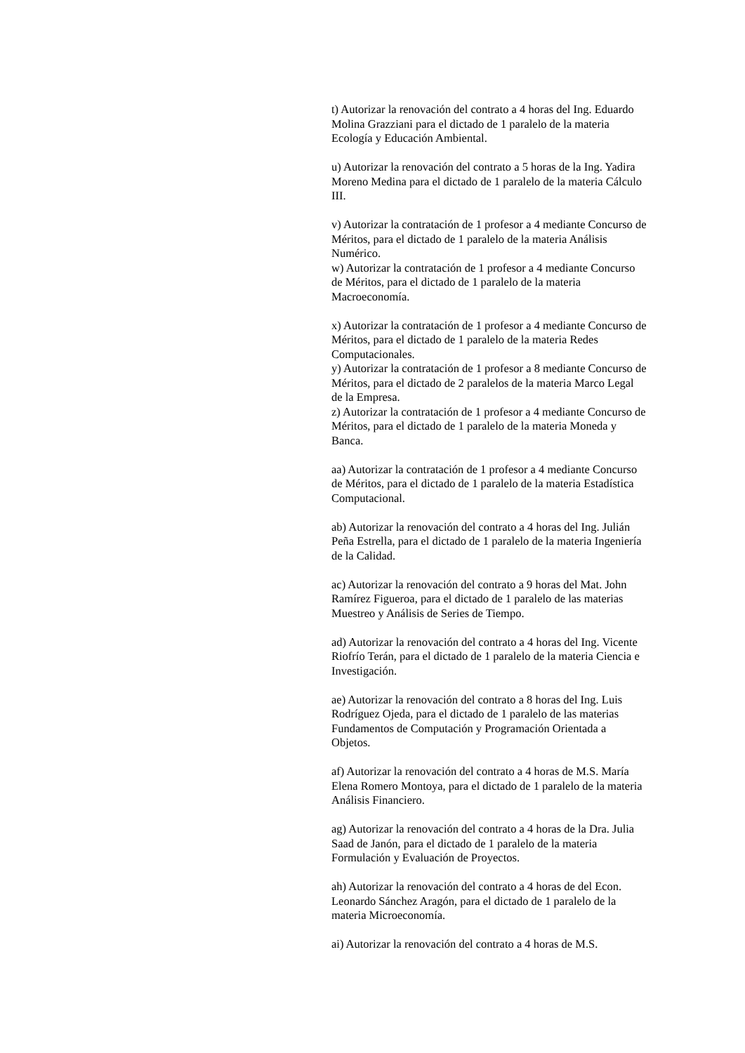t) Autorizar la renovación del contrato a 4 horas del Ing. Eduardo Molina Grazziani para el dictado de 1 paralelo de la materia Ecología y Educación Ambiental.
u) Autorizar la renovación del contrato a 5 horas de la Ing. Yadira Moreno Medina para el dictado de 1 paralelo de la materia Cálculo III.
v) Autorizar la contratación de 1 profesor a 4 mediante Concurso de Méritos, para el dictado de 1 paralelo de la materia Análisis Numérico.
w) Autorizar la contratación de 1 profesor a 4 mediante Concurso de Méritos, para el dictado de 1 paralelo de la materia Macroeconomía.
x) Autorizar la contratación de 1 profesor a 4 mediante Concurso de Méritos, para el dictado de 1 paralelo de la materia Redes Computacionales.
y) Autorizar la contratación de 1 profesor a 8 mediante Concurso de Méritos, para el dictado de 2 paralelos de la materia Marco Legal de la Empresa.
z) Autorizar la contratación de 1 profesor a 4 mediante Concurso de Méritos, para el dictado de 1 paralelo de la materia Moneda y Banca.
aa) Autorizar la contratación de 1 profesor a 4 mediante Concurso de Méritos, para el dictado de 1 paralelo de la materia Estadística Computacional.
ab) Autorizar la renovación del contrato a 4 horas del Ing. Julián Peña Estrella, para el dictado de 1 paralelo de la materia Ingeniería de la Calidad.
ac) Autorizar la renovación del contrato a 9 horas del Mat. John Ramírez Figueroa, para el dictado de 1 paralelo de las materias Muestreo y Análisis de Series de Tiempo.
ad) Autorizar la renovación del contrato a 4 horas del Ing. Vicente Riofrío Terán, para el dictado de 1 paralelo de la materia Ciencia e Investigación.
ae) Autorizar la renovación del contrato a 8 horas del Ing. Luis Rodríguez Ojeda, para el dictado de 1 paralelo de las materias Fundamentos de Computación y Programación Orientada a Objetos.
af) Autorizar la renovación del contrato a 4 horas de M.S. María Elena Romero Montoya, para el dictado de 1 paralelo de la materia Análisis Financiero.
ag) Autorizar la renovación del contrato a 4 horas de la Dra. Julia Saad de Janón, para el dictado de 1 paralelo de la materia Formulación y Evaluación de Proyectos.
ah) Autorizar la renovación del contrato a 4 horas de del Econ. Leonardo Sánchez Aragón, para el dictado de 1 paralelo de la materia Microeconomía.
ai) Autorizar la renovación del contrato a 4 horas de M.S.